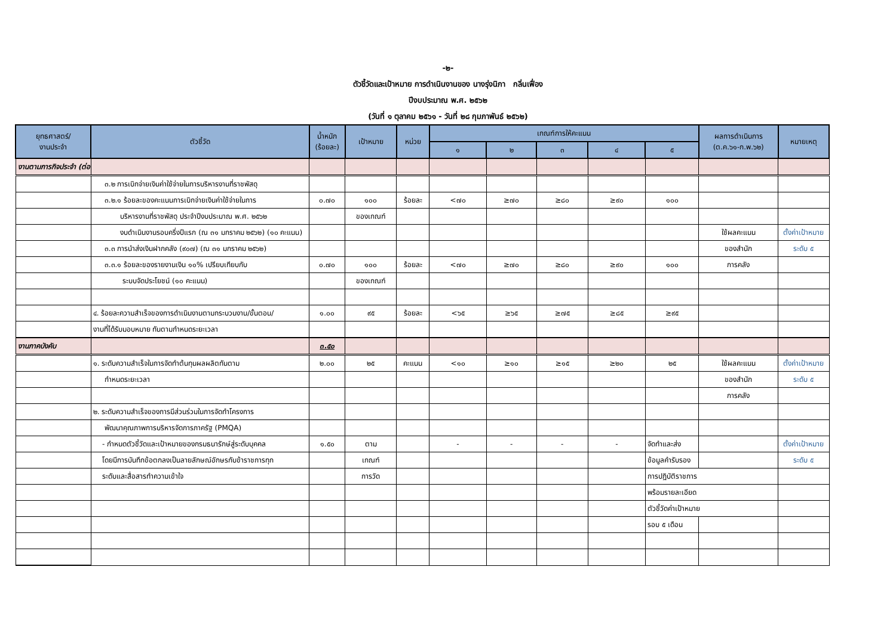-๒-
ตัวชี้วัดและเป้าหมาย การดำเนินงานของ นางรุ่งนิภา กลิ่นเฟื่อง
ปีงบประมาณ พ.ศ. ๒๕๖๒
(วันที่ ๑ ตุลาคม ๒๕๖๑ - วันที่ ๒๘ กุมภาพันธ์ ๒๕๖๒)
| ยุทธศาสตร์/ งานประจำ | ตัวชี้วัด | น้ำหนัก (ร้อยละ) | เป้าหมาย | หน่วย | เกณฑ์การให้คะแนน | | | | | ผลการดำเนินการ (ต.ค.๖๑-ก.พ.๖๒) | หมายเหตุ |
| --- | --- | --- | --- | --- | --- | --- | --- | --- | --- | --- | --- |
| | | | | | ๑ | ๒ | ๓ | ๔ | ๕ | | |
| งานตามภารกิจประจำ (ต่อ) | | | | | | | | | | | |
| | ๓.๒ การเบิกจ่ายเงินค่าใช้จ่ายในการบริหารงานที่ราชพัสดุ | | | | | | | | | | |
| | ๓.๒.๑ ร้อยละของคะแนนการเบิกจ่ายเงินค่าใช้จ่ายในการ | ๐.๗๐ | ๑๐๐ | ร้อยละ | <๗๐ | ≥๗๐ | ≥๘๐ | ≥๙๐ | ๑๐๐ | | |
| | บริหารงานที่ราชพัสดุ ประจำปีงบประมาณ พ.ศ. ๒๕๖๒ | | ของเกณฑ์ | | | | | | | | |
| | งบดำเนินงานรอบครึ่งปีแรก (ณ ๓๑ มกราคม ๒๕๖๒) (๑๐ คะแนน) | | | | | | | | | ใช้ผลคะแนน | ตั้งค่าเป้าหมาย |
| | ๓.๓ การนำส่งเงินฝากคลัง (๙๐๗) (ณ ๓๑ มกราคม ๒๕๖๒) | | | | | | | | | ของสำนัก | ระดับ ๕ |
| | ๓.๓.๑ ร้อยละของรายงานเงิน ๑๐% เปรียบเทียบกับ | ๐.๗๐ | ๑๐๐ | ร้อยละ | <๗๐ | ≥๗๐ | ≥๘๐ | ≥๙๐ | ๑๐๐ | การคลัง | |
| | ระบบจัดประโยชน์ (๑๐ คะแนน) | | ของเกณฑ์ | | | | | | | | |
| | ๔. ร้อยละความสำเร็จของการดำเนินงานตามกระบวนงาน/ขั้นตอน/ | ๑.๐๐ | ๙๕ | ร้อยละ | <๖๕ | ≥๖๕ | ≥๗๕ | ≥๘๕ | ≥๙๕ | | |
| | งานที่ได้รับมอบหมาย ทันตามกำหนดระยะเวลา | | | | | | | | | | |
| งานภาคบังคับ | | ๓.๕๐ | | | | | | | | | |
| | ๑. ระดับความสำเร็จในการจัดทำต้นทุนผลผลิตทันตาม | ๒.๐๐ | ๒๕ | คะแนน | <๑๐ | ≥๑๐ | ≥๑๕ | ≥๒๐ | ๒๕ | ใช้ผลคะแนน | ตั้งค่าเป้าหมาย |
| | กำหนดระยะเวลา | | | | | | | | | ของสำนัก | ระดับ ๕ |
| | | | | | | | | | | การคลัง | |
| | ๒. ระดับความสำเร็จของการมีส่วนร่วมในการจัดทำโครงการ | | | | | | | | | | |
| | พัฒนาคุณภาพการบริหารจัดการภาครัฐ (PMQA) | | | | | | | | | | |
| | - กำหนดตัวชี้วัดและเป้าหมายของกรมธนารักษ์สู่ระดับบุคคล | ๑.๕๐ | ตาม | | - | - | - | - | จัดทำและส่ง | | ตั้งค่าเป้าหมาย |
| | โดยมีการบันทึกข้อตกลงเป็นลายลักษณ์อักษรกับข้าราชการทุก | | เกณฑ์ | | | | | | ข้อมูลคำรับรอง | | ระดับ ๕ |
| | ระดับและสื่อสารทำความเข้าใจ | | การวัด | | | | | | การปฏิบัติราชการ | | |
| | | | | | | | | | พร้อมรายละเอียด | | |
| | | | | | | | | | ตัวชี้วัดค่าเป้าหมาย | | |
| | | | | | | | | | รอบ ๕ เดือน | | |